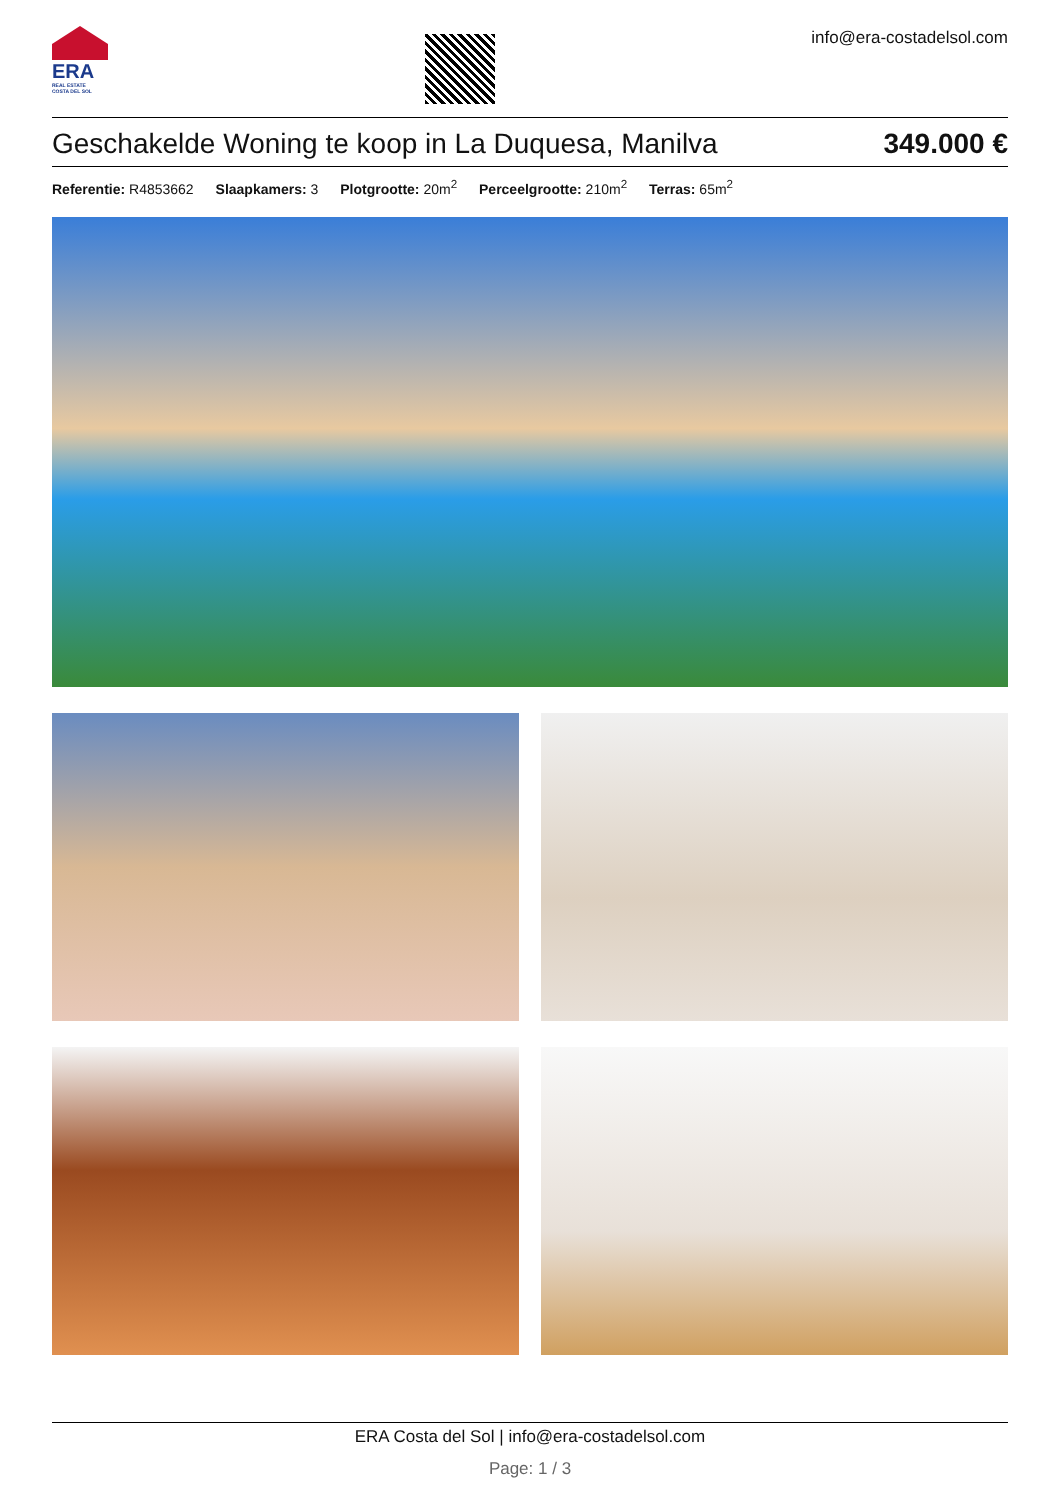ERA
REAL ESTATE
COSTA DEL SOL
info@era-costadelsol.com
Geschakelde Woning te koop in La Duquesa, Manilva
349.000 €
Referentie: R4853662 Slaapkamers: 3 Plotgrootte: 20m<sup>2</sup> Perceelgrootte: 210m<sup>2</sup> Terras: 65m<sup>2</sup>
ERA Costa del Sol | info@era-costadelsol.com
Page: 1 / 3